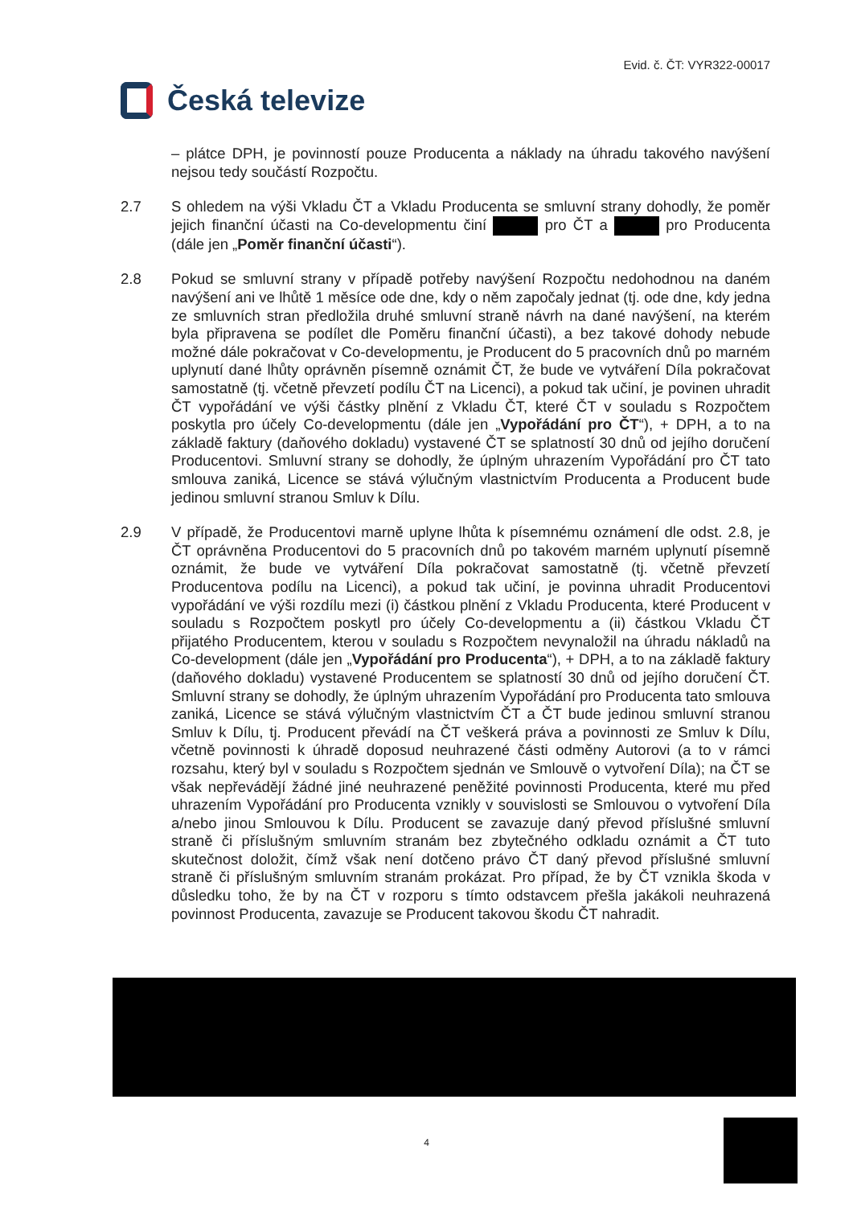Česká televize
Evid. č. ČT: VYR322-00017
– plátce DPH, je povinností pouze Producenta a náklady na úhradu takového navýšení nejsou tedy součástí Rozpočtu.
2.7 S ohledem na výši Vkladu ČT a Vkladu Producenta se smluvní strany dohodly, že poměr jejich finanční účasti na Co-developmentu činí pro ČT a pro Producenta (dále jen „Poměr finanční účasti“).
2.8 Pokud se smluvní strany v případě potřeby navýšení Rozpočtu nedohodnou na daném navýšení ani ve lhůtě 1 měsíce ode dne, kdy o něm započaly jednat (tj. ode dne, kdy jedna ze smluvních stran předložila druhé smluvní straně návrh na dané navýšení, na kterém byla připravena se podílet dle Poměru finanční účasti), a bez takové dohody nebude možné dále pokračovat v Co-developmentu, je Producent do 5 pracovních dnů po marném uplynutí dané lhůty oprávněn písemně oznámit ČT, že bude ve vytváření Díla pokračovat samostatně (tj. včetně převzetí podílu ČT na Licenci), a pokud tak učiní, je povinen uhradit ČT vypořádání ve výši částky plnění z Vkladu ČT, které ČT v souladu s Rozpočtem poskytla pro účely Co-developmentu (dále jen „Vypořádání pro ČT“), + DPH, a to na základě faktury (daňového dokladu) vystavené ČT se splatností 30 dnů od jejího doručení Producentovi. Smluvní strany se dohodly, že úplným uhrazením Vypořádání pro ČT tato smlouva zaniká, Licence se stává výlučným vlastnictvím Producenta a Producent bude jedinou smluvní stranou Smluv k Dílu.
2.9 V případě, že Producentovi marně uplyne lhůta k písemnému oznámení dle odst. 2.8, je ČT oprávněna Producentovi do 5 pracovních dnů po takovém marném uplynutí písemně oznámit, že bude ve vytváření Díla pokračovat samostatně (tj. včetně převzetí Producentova podílu na Licenci), a pokud tak učiní, je povinna uhradit Producentovi vypořádání ve výši rozdílu mezi (i) částkou plnění z Vkladu Producenta, které Producent v souladu s Rozpočtem poskytl pro účely Co-developmentu a (ii) částkou Vkladu ČT přijatého Producentem, kterou v souladu s Rozpočtem nevynaložil na úhradu nákladů na Co-development (dále jen „Vypořádání pro Producenta“), + DPH, a to na základě faktury (daňového dokladu) vystavené Producentem se splatností 30 dnů od jejího doručení ČT. Smluvní strany se dohodly, že úplným uhrazením Vypořádání pro Producenta tato smlouva zaniká, Licence se stává výlučným vlastnictvím ČT a ČT bude jedinou smluvní stranou Smluv k Dílu, tj. Producent převádí na ČT veškerá práva a povinnosti ze Smluv k Dílu, včetně povinnosti k úhradě doposud neuhrazené části odměny Autorovi (a to v rámci rozsahu, který byl v souladu s Rozpočtem sjednán ve Smlouvě o vytvoření Díla); na ČT se však nepřevádějí žádné jiné neuhrazené peněžité povinnosti Producenta, které mu před uhrazením Vypořádání pro Producenta vznikly v souvislosti se Smlouvou o vytvoření Díla a/nebo jinou Smlouvou k Dílu. Producent se zavazuje daný převod příslušné smluvní straně či příslušným smluvním stranám bez zbytečného odkladu oznámit a ČT tuto skutečnost doložit, čímž však není dotčeno právo ČT daný převod příslušné smluvní straně či příslušným smluvním stranám prokázat. Pro případ, že by ČT vznikla škoda v důsledku toho, že by na ČT v rozporu s tímto odstavcem přešla jakákoli neuhrazená povinnost Producenta, zavazuje se Producent takovou škodu ČT nahradit.
4